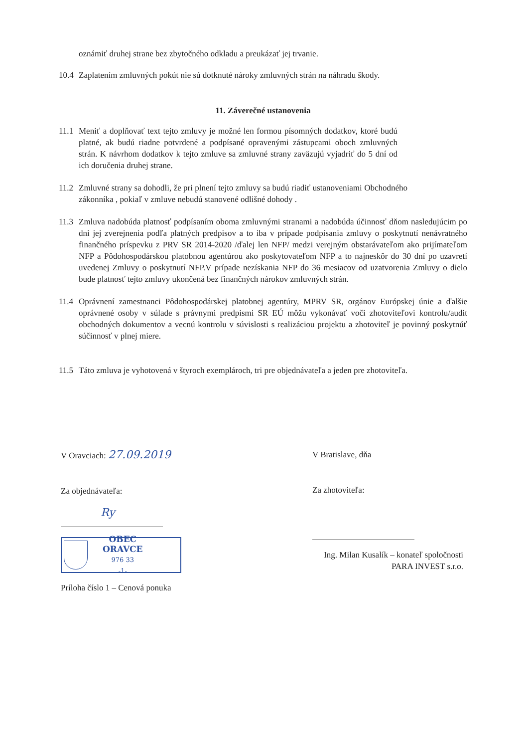oznámiť druhej strane bez zbytočného odkladu a preukázať jej trvanie.
10.4 Zaplatením zmluvných pokút nie sú dotknuté nároky zmluvných strán na náhradu škody.
11. Záverečné ustanovenia
11.1 Meniť a doplňovať text tejto zmluvy je možné len formou písomných dodatkov, ktoré budú platné, ak budú riadne potvrdené a podpísané opravenými zástupcami oboch zmluvných strán. K návrhom dodatkov k tejto zmluve sa zmluvné strany zaväzujú vyjadriť do 5 dní od ich doručenia druhej strane.
11.2 Zmluvné strany sa dohodli, že pri plnení tejto zmluvy sa budú riadiť ustanoveniami Obchodného zákonníka , pokiaľ v zmluve nebudú stanovené odlišné dohody .
11.3 Zmluva nadobúda platnosť podpísaním oboma zmluvnými stranami a nadobúda účinnosť dňom nasledujúcim po dni jej zverejnenia podľa platných predpisov a to iba v prípade podpísania zmluvy o poskytnutí nenávratného finančného príspevku z PRV SR 2014-2020 /ďalej len NFP/ medzi verejným obstarávateľom ako prijímateľom NFP a Pôdohospodárskou platobnou agentúrou ako poskytovateľom NFP a to najneskôr do 30 dní po uzavretí uvedenej Zmluvy o poskytnutí NFP.V prípade nezískania NFP do 36 mesiacov od uzatvorenia Zmluvy o dielo bude platnosť tejto zmluvy ukončená bez finančných nárokov zmluvných strán.
11.4 Oprávnení zamestnanci Pôdohospodárskej platobnej agentúry, MPRV SR, orgánov Európskej únie a ďalšie oprávnené osoby v súlade s právnymi predpismi SR EÚ môžu vykonávať voči zhotoviteľovi kontrolu/audit obchodných dokumentov a vecnú kontrolu v súvislosti s realizáciou projektu a zhotoviteľ je povinný poskytnúť súčinnosť v plnej miere.
11.5 Táto zmluva je vyhotovená v štyroch exemplároch, tri pre objednávateľa a jeden pre zhotoviteľa.
V Oravciach: 27.09.2019
Za objednávateľa:
Ry
OBEC
ORAVCE
976 33
-1-
Príloha číslo 1 – Cenová ponuka
V Bratislave, dňa
Za zhotoviteľa:
Ing. Milan Kusalík – konateľ spoločnosti
PARA INVEST s.r.o.